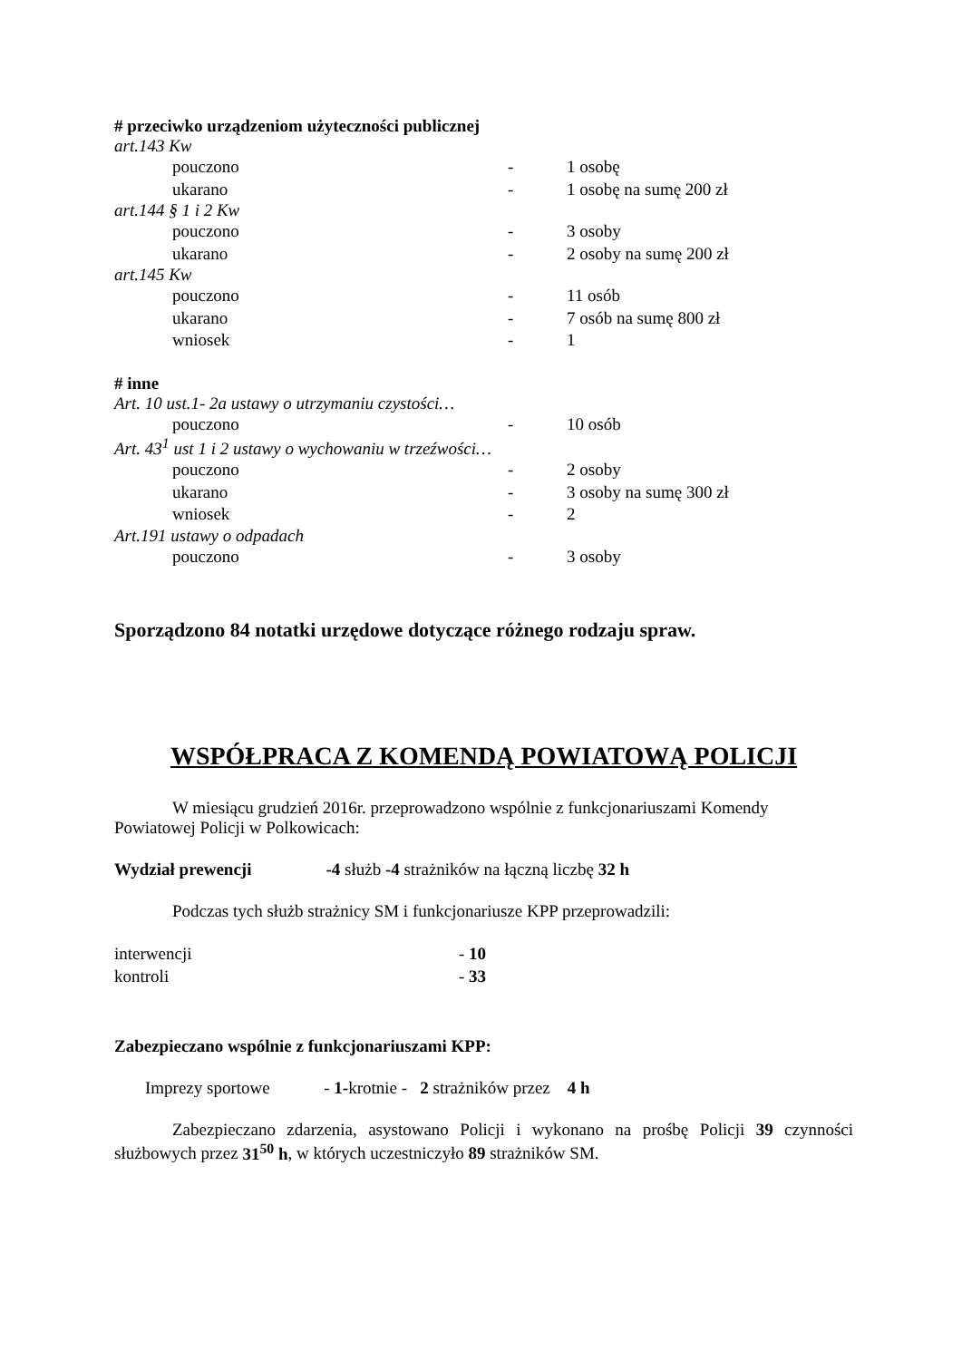# przeciwko urządzeniom użyteczności publicznej
art.143 Kw
pouczono - 1 osobę
ukarano - 1 osobę na sumę 200 zł
art.144 § 1 i 2 Kw
pouczono - 3 osoby
ukarano - 2 osoby na sumę 200 zł
art.145 Kw
pouczono - 11 osób
ukarano - 7 osób na sumę 800 zł
wniosek - 1
# inne
Art. 10 ust.1- 2a ustawy o utrzymaniu czystości…
pouczono - 10 osób
Art. 43<sup>1</sup> ust 1 i 2 ustawy o wychowaniu w trzeźwości…
pouczono - 2 osoby
ukarano - 3 osoby na sumę 300 zł
wniosek - 2
Art.191 ustawy o odpadach
pouczono - 3 osoby
Sporządzono 84 notatki urzędowe dotyczące różnego rodzaju spraw.
WSPÓŁPRACA Z KOMENDĄ POWIATOWĄ POLICJI
W miesiącu grudzień 2016r. przeprowadzono wspólnie z funkcjonariuszami Komendy Powiatowej Policji w Polkowicach:
Wydział prewencji -4 służb -4 strażników na łączną liczbę 32 h
Podczas tych służb strażnicy SM i funkcjonariusze KPP przeprowadzili:
interwencji - 10
kontroli - 33
Zabezpieczano wspólnie z funkcjonariuszami KPP:
Imprezy sportowe - 1-krotnie - 2 strażników przez 4 h
Zabezpieczano zdarzenia, asystowano Policji i wykonano na prośbę Policji 39 czynności służbowych przez 31<sup>50</sup> h, w których uczestniczyło 89 strażników SM.